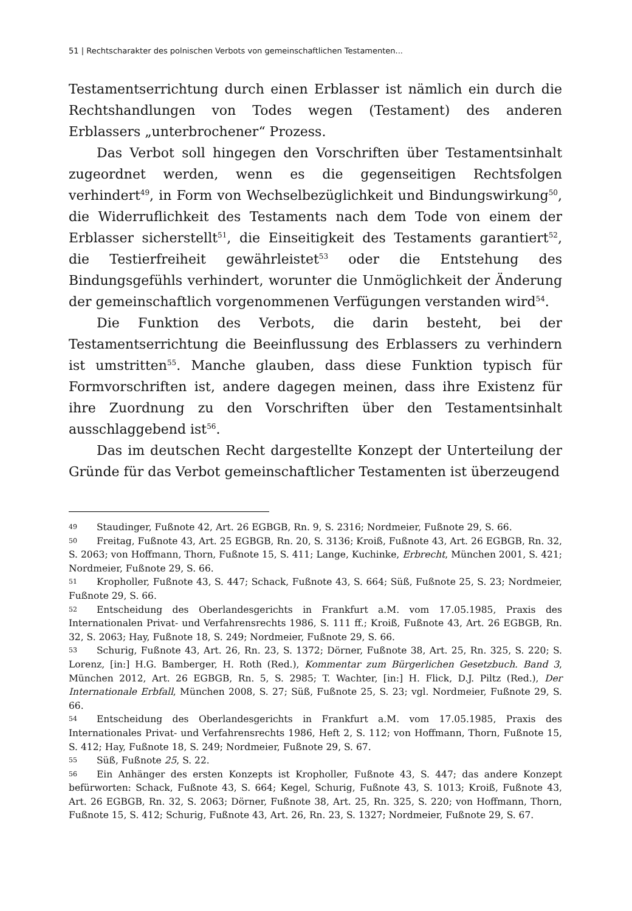51 | Rechtscharakter des polnischen Verbots von gemeinschaftlichen Testamenten...
Testamentserrichtung durch einen Erblasser ist nämlich ein durch die Rechtshandlungen von Todes wegen (Testament) des anderen Erblassers „unterbrochener“ Prozess.
Das Verbot soll hingegen den Vorschriften über Testamentsinhalt zugeordnet werden, wenn es die gegenseitigen Rechtsfolgen verhindert<sup>49</sup>, in Form von Wechselbezüglichkeit und Bindungswirkung<sup>50</sup>, die Widerruflichkeit des Testaments nach dem Tode von einem der Erblasser sicherstellt<sup>51</sup>, die Einseitigkeit des Testaments garantiert<sup>52</sup>, die Testierfreiheit gewährleistet<sup>53</sup> oder die Entstehung des Bindungsgefühls verhindert, worunter die Unmöglichkeit der Änderung der gemeinschaftlich vorgenommenen Verfügungen verstanden wird<sup>54</sup>.
Die Funktion des Verbots, die darin besteht, bei der Testamentserrichtung die Beeinflussung des Erblassers zu verhindern ist umstritten<sup>55</sup>. Manche glauben, dass diese Funktion typisch für Formvorschriften ist, andere dagegen meinen, dass ihre Existenz für ihre Zuordnung zu den Vorschriften über den Testamentsinhalt ausschlaggebend ist<sup>56</sup>.
Das im deutschen Recht dargestellte Konzept der Unterteilung der Gründe für das Verbot gemeinschaftlicher Testamenten ist überzeugend
49 Staudinger, Fußnote 42, Art. 26 EGBGB, Rn. 9, S. 2316; Nordmeier, Fußnote 29, S. 66.
50 Freitag, Fußnote 43, Art. 25 EGBGB, Rn. 20, S. 3136; Kroiß, Fußnote 43, Art. 26 EGBGB, Rn. 32, S. 2063; von Hoffmann, Thorn, Fußnote 15, S. 411; Lange, Kuchinke, Erbrecht, München 2001, S. 421; Nordmeier, Fußnote 29, S. 66.
51 Kropholler, Fußnote 43, S. 447; Schack, Fußnote 43, S. 664; Süß, Fußnote 25, S. 23; Nordmeier, Fußnote 29, S. 66.
52 Entscheidung des Oberlandesgerichts in Frankfurt a.M. vom 17.05.1985, Praxis des Internationalen Privat- und Verfahrensrechts 1986, S. 111 ff.; Kroiß, Fußnote 43, Art. 26 EGBGB, Rn. 32, S. 2063; Hay, Fußnote 18, S. 249; Nordmeier, Fußnote 29, S. 66.
53 Schurig, Fußnote 43, Art. 26, Rn. 23, S. 1372; Dörner, Fußnote 38, Art. 25, Rn. 325, S. 220; S. Lorenz, [in:] H.G. Bamberger, H. Roth (Red.), Kommentar zum Bürgerlichen Gesetzbuch. Band 3, München 2012, Art. 26 EGBGB, Rn. 5, S. 2985; T. Wachter, [in:] H. Flick, D.J. Piltz (Red.), Der Internationale Erbfall, München 2008, S. 27; Süß, Fußnote 25, S. 23; vgl. Nordmeier, Fußnote 29, S. 66.
54 Entscheidung des Oberlandesgerichts in Frankfurt a.M. vom 17.05.1985, Praxis des Internationales Privat- und Verfahrensrechts 1986, Heft 2, S. 112; von Hoffmann, Thorn, Fußnote 15, S. 412; Hay, Fußnote 18, S. 249; Nordmeier, Fußnote 29, S. 67.
55 Süß, Fußnote 25, S. 22.
56 Ein Anhänger des ersten Konzepts ist Kropholler, Fußnote 43, S. 447; das andere Konzept befürworten: Schack, Fußnote 43, S. 664; Kegel, Schurig, Fußnote 43, S. 1013; Kroiß, Fußnote 43, Art. 26 EGBGB, Rn. 32, S. 2063; Dörner, Fußnote 38, Art. 25, Rn. 325, S. 220; von Hoffmann, Thorn, Fußnote 15, S. 412; Schurig, Fußnote 43, Art. 26, Rn. 23, S. 1327; Nordmeier, Fußnote 29, S. 67.